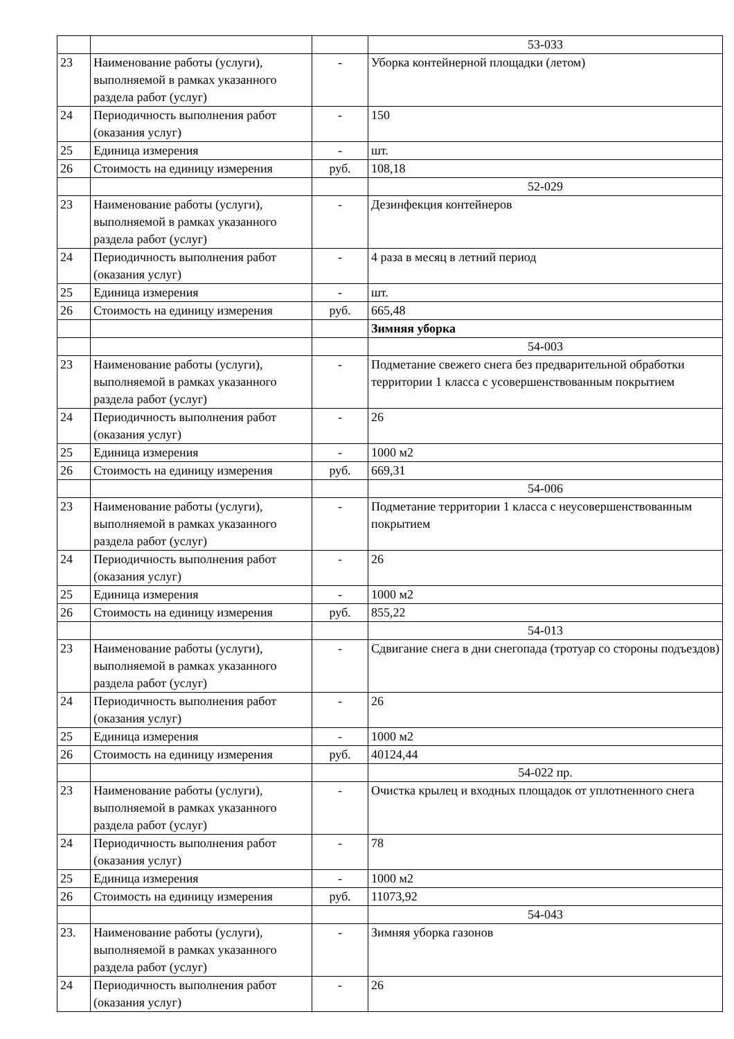| | | | 53-033 |
| 23 | Наименование работы (услуги), выполняемой в рамках указанного раздела работ (услуг) | - | Уборка контейнерной площадки (летом) |
| 24 | Периодичность выполнения работ (оказания услуг) | - | 150 |
| 25 | Единица измерения | - | шт. |
| 26 | Стоимость на единицу измерения | руб. | 108,18 |
| | | | 52-029 |
| 23 | Наименование работы (услуги), выполняемой в рамках указанного раздела работ (услуг) | - | Дезинфекция контейнеров |
| 24 | Периодичность выполнения работ (оказания услуг) | - | 4 раза в месяц в летний период |
| 25 | Единица измерения | - | шт. |
| 26 | Стоимость на единицу измерения | руб. | 665,48 |
| | | | Зимняя уборка |
| | | | 54-003 |
| 23 | Наименование работы (услуги), выполняемой в рамках указанного раздела работ (услуг) | - | Подметание свежего снега без предварительной обработки территории 1 класса с усовершенствованным покрытием |
| 24 | Периодичность выполнения работ (оказания услуг) | - | 26 |
| 25 | Единица измерения | - | 1000 м2 |
| 26 | Стоимость на единицу измерения | руб. | 669,31 |
| | | | 54-006 |
| 23 | Наименование работы (услуги), выполняемой в рамках указанного раздела работ (услуг) | - | Подметание территории 1 класса с неусовершенствованным покрытием |
| 24 | Периодичность выполнения работ (оказания услуг) | - | 26 |
| 25 | Единица измерения | - | 1000 м2 |
| 26 | Стоимость на единицу измерения | руб. | 855,22 |
| | | | 54-013 |
| 23 | Наименование работы (услуги), выполняемой в рамках указанного раздела работ (услуг) | - | Сдвигание снега в дни снегопада (тротуар со стороны подъездов) |
| 24 | Периодичность выполнения работ (оказания услуг) | - | 26 |
| 25 | Единица измерения | - | 1000 м2 |
| 26 | Стоимость на единицу измерения | руб. | 40124,44 |
| | | | 54-022 пр. |
| 23 | Наименование работы (услуги), выполняемой в рамках указанного раздела работ (услуг) | - | Очистка крылец и входных площадок от уплотненного снега |
| 24 | Периодичность выполнения работ (оказания услуг) | - | 78 |
| 25 | Единица измерения | - | 1000 м2 |
| 26 | Стоимость на единицу измерения | руб. | 11073,92 |
| | | | 54-043 |
| 23. | Наименование работы (услуги), выполняемой в рамках указанного раздела работ (услуг) | - | Зимняя уборка газонов |
| 24 | Периодичность выполнения работ (оказания услуг) | - | 26 |